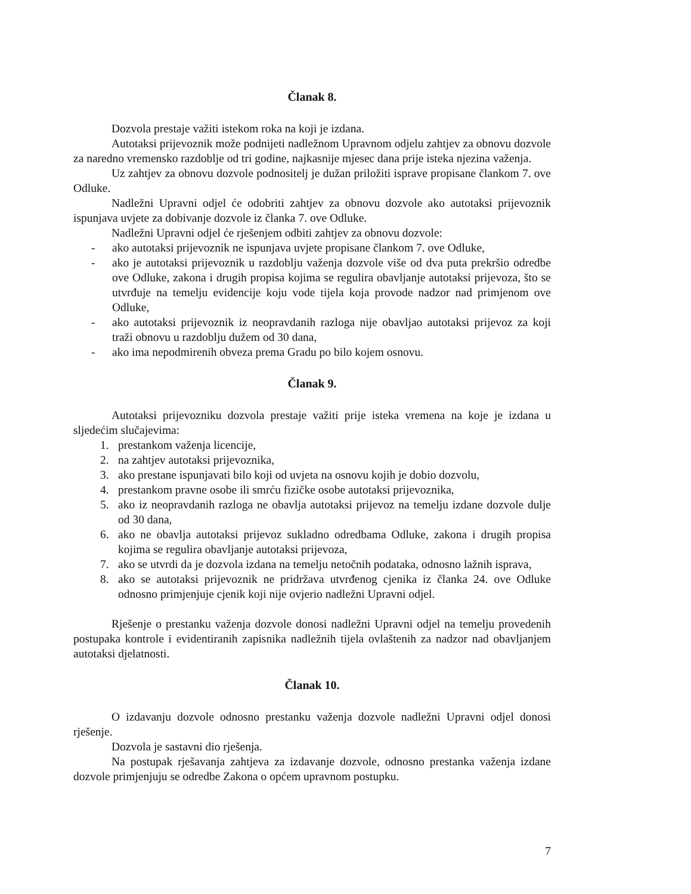Članak 8.
Dozvola prestaje važiti istekom roka na koji je izdana.
Autotaksi prijevoznik može podnijeti nadležnom Upravnom odjelu zahtjev za obnovu dozvole za naredno vremensko razdoblje od tri godine, najkasnije mjesec dana prije isteka njezina važenja.
Uz zahtjev za obnovu dozvole podnositelj je dužan priložiti isprave propisane člankom 7. ove Odluke.
Nadležni Upravni odjel će odobriti zahtjev za obnovu dozvole ako autotaksi prijevoznik ispunjava uvjete za dobivanje dozvole iz članka 7. ove Odluke.
Nadležni Upravni odjel će rješenjem odbiti zahtjev za obnovu dozvole:
- ako autotaksi prijevoznik ne ispunjava uvjete propisane člankom 7. ove Odluke,
- ako je autotaksi prijevoznik u razdoblju važenja dozvole više od dva puta prekršio odredbe ove Odluke, zakona i drugih propisa kojima se regulira obavljanje autotaksi prijevoza, što se utvrđuje na temelju evidencije koju vode tijela koja provode nadzor nad primjenom ove Odluke,
- ako autotaksi prijevoznik iz neopravdanih razloga nije obavljao autotaksi prijevoz za koji traži obnovu u razdoblju dužem od 30 dana,
- ako ima nepodmirenih obveza prema Gradu po bilo kojem osnovu.
Članak 9.
Autotaksi prijevozniku dozvola prestaje važiti prije isteka vremena na koje je izdana u sljedećim slučajevima:
1. prestankom važenja licencije,
2. na zahtjev autotaksi prijevoznika,
3. ako prestane ispunjavati bilo koji od uvjeta na osnovu kojih je dobio dozvolu,
4. prestankom pravne osobe ili smrću fizičke osobe autotaksi prijevoznika,
5. ako iz neopravdanih razloga ne obavlja autotaksi prijevoz na temelju izdane dozvole dulje od 30 dana,
6. ako ne obavlja autotaksi prijevoz sukladno odredbama Odluke, zakona i drugih propisa kojima se regulira obavljanje autotaksi prijevoza,
7. ako se utvrdi da je dozvola izdana na temelju netočnih podataka, odnosno lažnih isprava,
8. ako se autotaksi prijevoznik ne pridržava utvrđenog cjenika iz članka 24. ove Odluke odnosno primjenjuje cjenik koji nije ovjerio nadležni Upravni odjel.
Rješenje o prestanku važenja dozvole donosi nadležni Upravni odjel na temelju provedenih postupaka kontrole i evidentiranih zapisnika nadležnih tijela ovlaštenih za nadzor nad obavljanjem autotaksi djelatnosti.
Članak 10.
O izdavanju dozvole odnosno prestanku važenja dozvole nadležni Upravni odjel donosi rješenje.
Dozvola je sastavni dio rješenja.
Na postupak rješavanja zahtjeva za izdavanje dozvole, odnosno prestanka važenja izdane dozvole primjenjuju se odredbe Zakona o općem upravnom postupku.
7